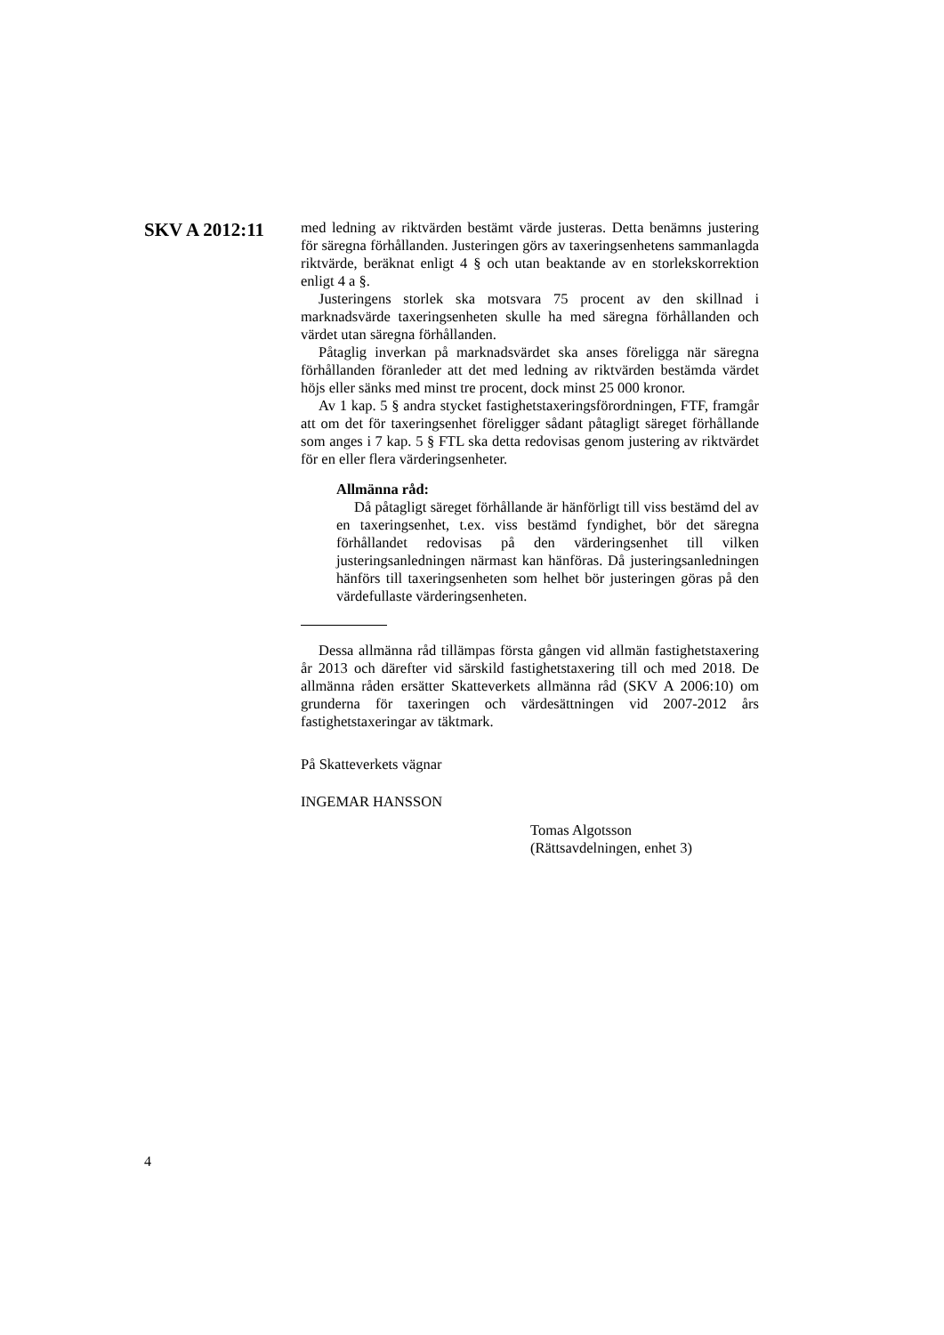SKV A 2012:11
med ledning av riktvärden bestämt värde justeras. Detta benämns justering för säregna förhållanden. Justeringen görs av taxeringsen­hetens sammanlagda riktvärde, beräknat enligt 4 § och utan beaktande av en storlekskorrektion enligt 4 a §.
Justeringens storlek ska motsvara 75 procent av den skillnad i marknadsvärde taxeringsenheten skulle ha med säregna förhållanden och värdet utan säregna förhållanden.
Påtaglig inverkan på marknadsvärdet ska anses föreligga när säregna förhållanden föranleder att det med ledning av riktvärden bestämda värdet höjs eller sänks med minst tre procent, dock minst 25 000 kronor.
Av 1 kap. 5 § andra stycket fastighetstaxeringsförordningen, FTF, framgår att om det för taxeringsenhet föreligger sådant påtagligt säreget förhållande som anges i 7 kap. 5 § FTL ska detta redovisas genom justering av riktvärdet för en eller flera värderingsenheter.
Allmänna råd:
Då påtagligt säreget förhållande är hänförligt till viss bestämd del av en taxeringsenhet, t.ex. viss bestämd fyndighet, bör det säregna förhållandet redovisas på den värderingsenhet till vilken justeringsanledningen närmast kan hänföras. Då justerings­anledningen hänförs till taxeringsenheten som helhet bör justeringen göras på den värdefullaste värderingsenheten.
Dessa allmänna råd tillämpas första gången vid allmän fastig­hetstaxering år 2013 och därefter vid särskild fastighetstaxering till och med 2018. De allmänna råden ersätter Skatteverkets allmänna råd (SKV A 2006:10) om grunderna för taxeringen och värdesättningen vid 2007-2012 års fastighetstaxeringar av täktmark.
På Skatteverkets vägnar
INGEMAR HANSSON
Tomas Algotsson
(Rättsavdelningen, enhet 3)
4